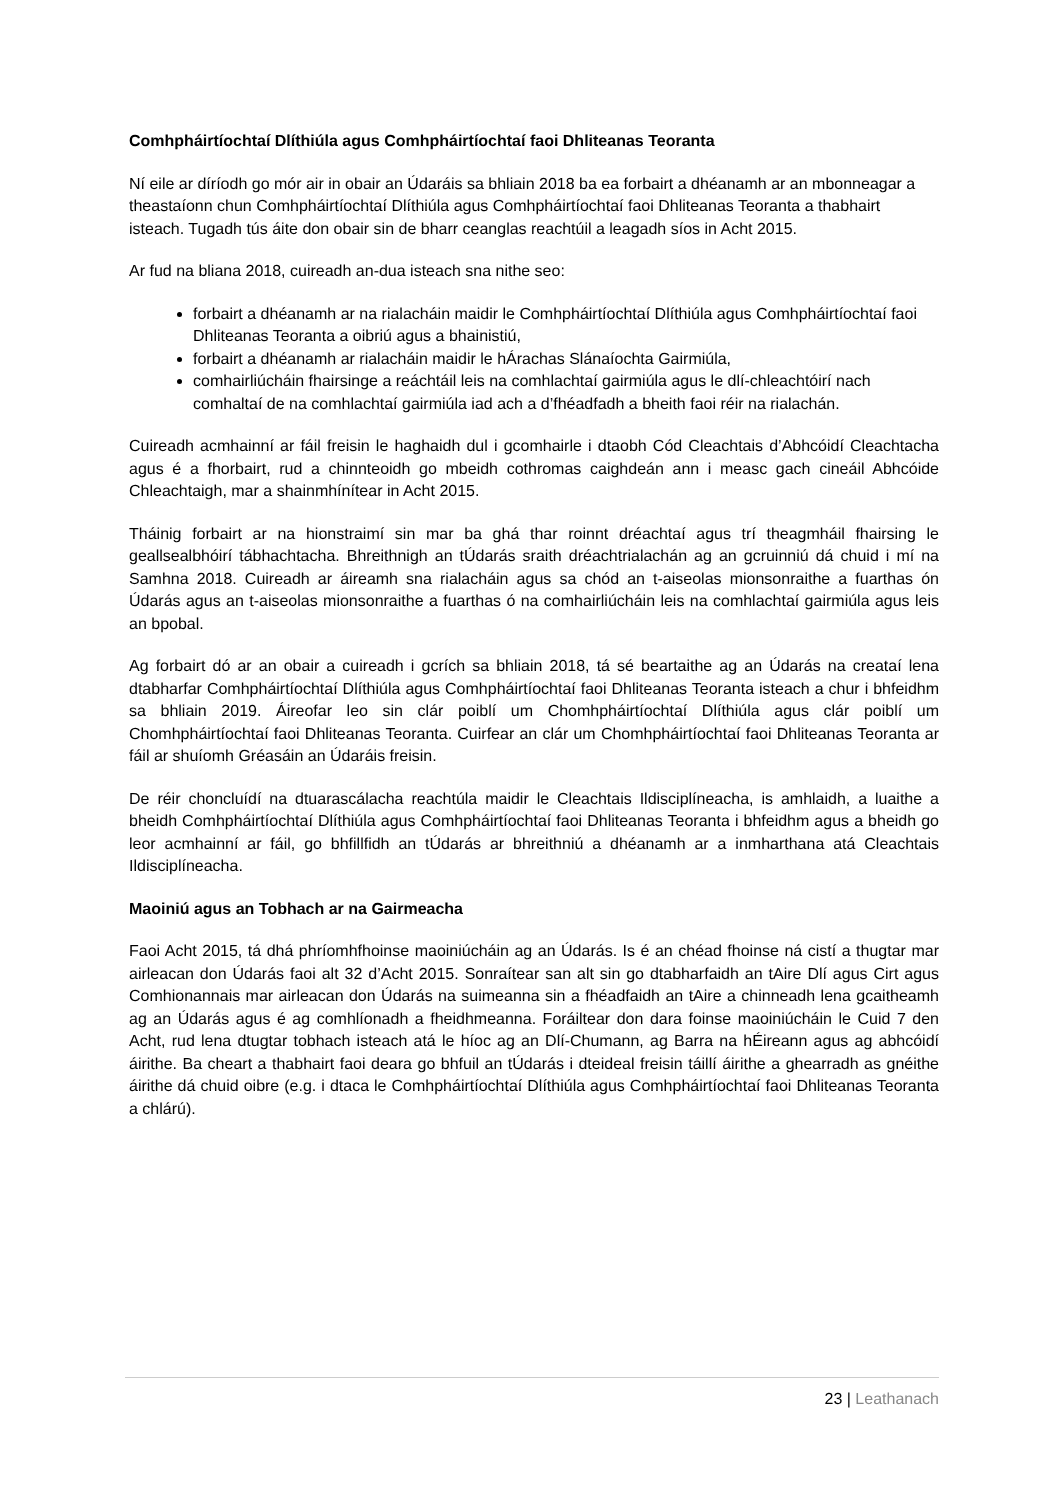Comhpháirtíochtaí Dlíthiúla agus Comhpháirtíochtaí faoi Dhliteanas Teoranta
Ní eile ar díríodh go mór air in obair an Údaráis sa bhliain 2018 ba ea forbairt a dhéanamh ar an mbonneagar a theastaíonn chun Comhpháirtíochtaí Dlíthiúla agus Comhpháirtíochtaí faoi Dhliteanas Teoranta a thabhairt isteach. Tugadh tús áite don obair sin de bharr ceanglas reachtúil a leagadh síos in Acht 2015.
Ar fud na bliana 2018, cuireadh an-dua isteach sna nithe seo:
forbairt a dhéanamh ar na rialacháin maidir le Comhpháirtíochtaí Dlíthiúla agus Comhpháirtíochtaí faoi Dhliteanas Teoranta a oibriú agus a bhainistiú,
forbairt a dhéanamh ar rialacháin maidir le hÁrachas Slánaíochta Gairmiúla,
comhairliúcháin fhairsinge a reáchtáil leis na comhlachtaí gairmiúla agus le dlí-chleachtóirí nach comhaltaí de na comhlachtaí gairmiúla iad ach a d’fhéadfadh a bheith faoi réir na rialachán.
Cuireadh acmhainní ar fáil freisin le haghaidh dul i gcomhairle i dtaobh Cód Cleachtais d’Abhcóidí Cleachtacha agus é a fhorbairt, rud a chinnteoidh go mbeidh cothromas caighdeán ann i measc gach cineáil Abhcóide Chleachtaigh, mar a shainmhínítear in Acht 2015.
Tháinig forbairt ar na hionstraimí sin mar ba ghá thar roinnt dréachtaí agus trí theagmháil fhairsing le geallsealbhóirí tábhachtacha. Bhreithnigh an tÚdarás sraith dréachtrialachán ag an gcruinniú dá chuid i mí na Samhna 2018. Cuireadh ar áireamh sna rialacháin agus sa chód an t-aiseolas mionsonraithe a fuarthas ón Údarás agus an t-aiseolas mionsonraithe a fuarthas ó na comhairliúcháin leis na comhlachtaí gairmiúla agus leis an bpobal.
Ag forbairt dó ar an obair a cuireadh i gcrích sa bhliain 2018, tá sé beartaithe ag an Údarás na creataí lena dtabharfar Comhpháirtíochtaí Dlíthiúla agus Comhpháirtíochtaí faoi Dhliteanas Teoranta isteach a chur i bhfeidhm sa bhliain 2019. Áireofar leo sin clár poiblí um Chomhpháirtíochtaí Dlíthiúla agus clár poiblí um Chomhpháirtíochtaí faoi Dhliteanas Teoranta. Cuirfear an clár um Chomhpháirtíochtaí faoi Dhliteanas Teoranta ar fáil ar shuíomh Gréasáin an Údaráis freisin.
De réir choncluídí na dtuarascálacha reachtúla maidir le Cleachtais Ildisciplíneacha, is amhlaidh, a luaithe a bheidh Comhpháirtíochtaí Dlíthiúla agus Comhpháirtíochtaí faoi Dhliteanas Teoranta i bhfeidhm agus a bheidh go leor acmhainní ar fáil, go bhfillfidh an tÚdarás ar bhreithniú a dhéanamh ar a inmharthana atá Cleachtais Ildisciplíneacha.
Maoiniú agus an Tobhach ar na Gairmeacha
Faoi Acht 2015, tá dhá phríomhfhoinse maoiniúcháin ag an Údarás. Is é an chéad fhoinse ná cistí a thugtar mar airleacan don Údarás faoi alt 32 d’Acht 2015. Sonraítear san alt sin go dtabharfaidh an tAire Dlí agus Cirt agus Comhionannais mar airleacan don Údarás na suimeanna sin a fhéadfaidh an tAire a chinneadh lena gcaitheamh ag an Údarás agus é ag comhlíonadh a fheidhmeanna. Foráiltear don dara foinse maoiniúcháin le Cuid 7 den Acht, rud lena dtugtar tobhach isteach atá le híoc ag an Dlí-Chumann, ag Barra na hÉireann agus ag abhcóidí áirithe. Ba cheart a thabhairt faoi deara go bhfuil an tÚdarás i dteideal freisin táillí áirithe a ghearradh as gnéithe áirithe dá chuid oibre (e.g. i dtaca le Comhpháirtíochtaí Dlíthiúla agus Comhpháirtíochtaí faoi Dhliteanas Teoranta a chlárú).
23 | Leathanach